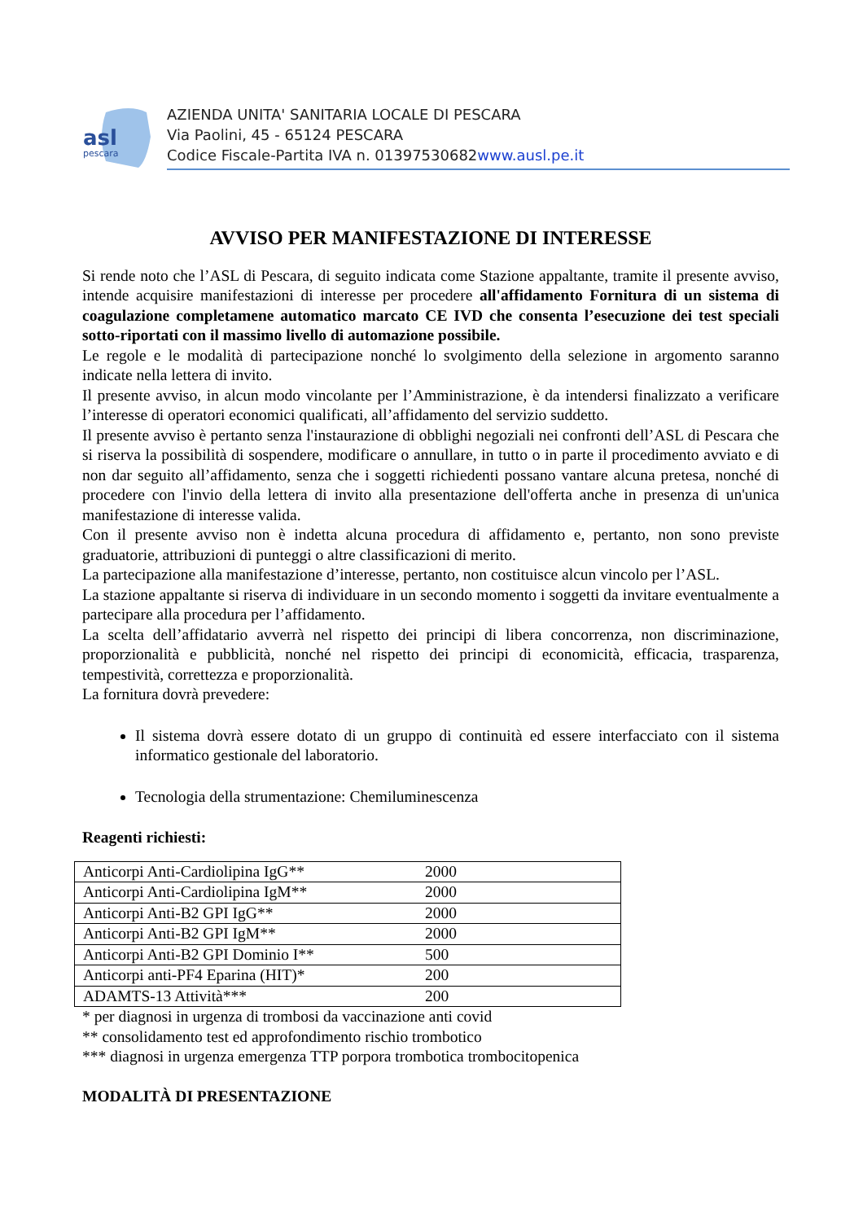asl
pescara
AZIENDA UNITA' SANITARIA LOCALE DI PESCARA
Via Paolini, 45 - 65124 PESCARA
Codice Fiscale-Partita IVA n. 01397530682www.ausl.pe.it
AVVISO PER MANIFESTAZIONE DI INTERESSE
Si rende noto che l’ASL di Pescara, di seguito indicata come Stazione appaltante, tramite il presente avviso, intende acquisire manifestazioni di interesse per procedere all'affidamento Fornitura di un sistema di coagulazione completamene automatico marcato CE IVD che consenta l’esecuzione dei test speciali sotto-riportati con il massimo livello di automazione possibile.
Le regole e le modalità di partecipazione nonché lo svolgimento della selezione in argomento saranno indicate nella lettera di invito.
Il presente avviso, in alcun modo vincolante per l’Amministrazione, è da intendersi finalizzato a verificare l’interesse di operatori economici qualificati, all’affidamento del servizio suddetto.
Il presente avviso è pertanto senza l'instaurazione di obblighi negoziali nei confronti dell’ASL di Pescara che si riserva la possibilità di sospendere, modificare o annullare, in tutto o in parte il procedimento avviato e di non dar seguito all’affidamento, senza che i soggetti richiedenti possano vantare alcuna pretesa, nonché di procedere con l'invio della lettera di invito alla presentazione dell'offerta anche in presenza di un'unica manifestazione di interesse valida.
Con il presente avviso non è indetta alcuna procedura di affidamento e, pertanto, non sono previste graduatorie, attribuzioni di punteggi o altre classificazioni di merito.
La partecipazione alla manifestazione d’interesse, pertanto, non costituisce alcun vincolo per l’ASL.
La stazione appaltante si riserva di individuare in un secondo momento i soggetti da invitare eventualmente a partecipare alla procedura per l’affidamento.
La scelta dell’affidatario avverrà nel rispetto dei principi di libera concorrenza, non discriminazione, proporzionalità e pubblicità, nonché nel rispetto dei principi di economicità, efficacia, trasparenza, tempestività, correttezza e proporzionalità.
La fornitura dovrà prevedere:
Il sistema dovrà essere dotato di un gruppo di continuità ed essere interfacciato con il sistema informatico gestionale del laboratorio.
Tecnologia della strumentazione: Chemiluminescenza
Reagenti richiesti:
| Anticorpi Anti-Cardiolipina IgG** | 2000 |
| Anticorpi Anti-Cardiolipina IgM** | 2000 |
| Anticorpi Anti-B2 GPI IgG** | 2000 |
| Anticorpi Anti-B2 GPI IgM** | 2000 |
| Anticorpi Anti-B2 GPI Dominio I** | 500 |
| Anticorpi anti-PF4 Eparina (HIT)* | 200 |
| ADAMTS-13 Attività*** | 200 |
* per diagnosi in urgenza di trombosi da vaccinazione anti covid
** consolidamento test ed approfondimento rischio trombotico
*** diagnosi in urgenza emergenza TTP porpora trombotica trombocitopenica
MODALITÀ DI PRESENTAZIONE